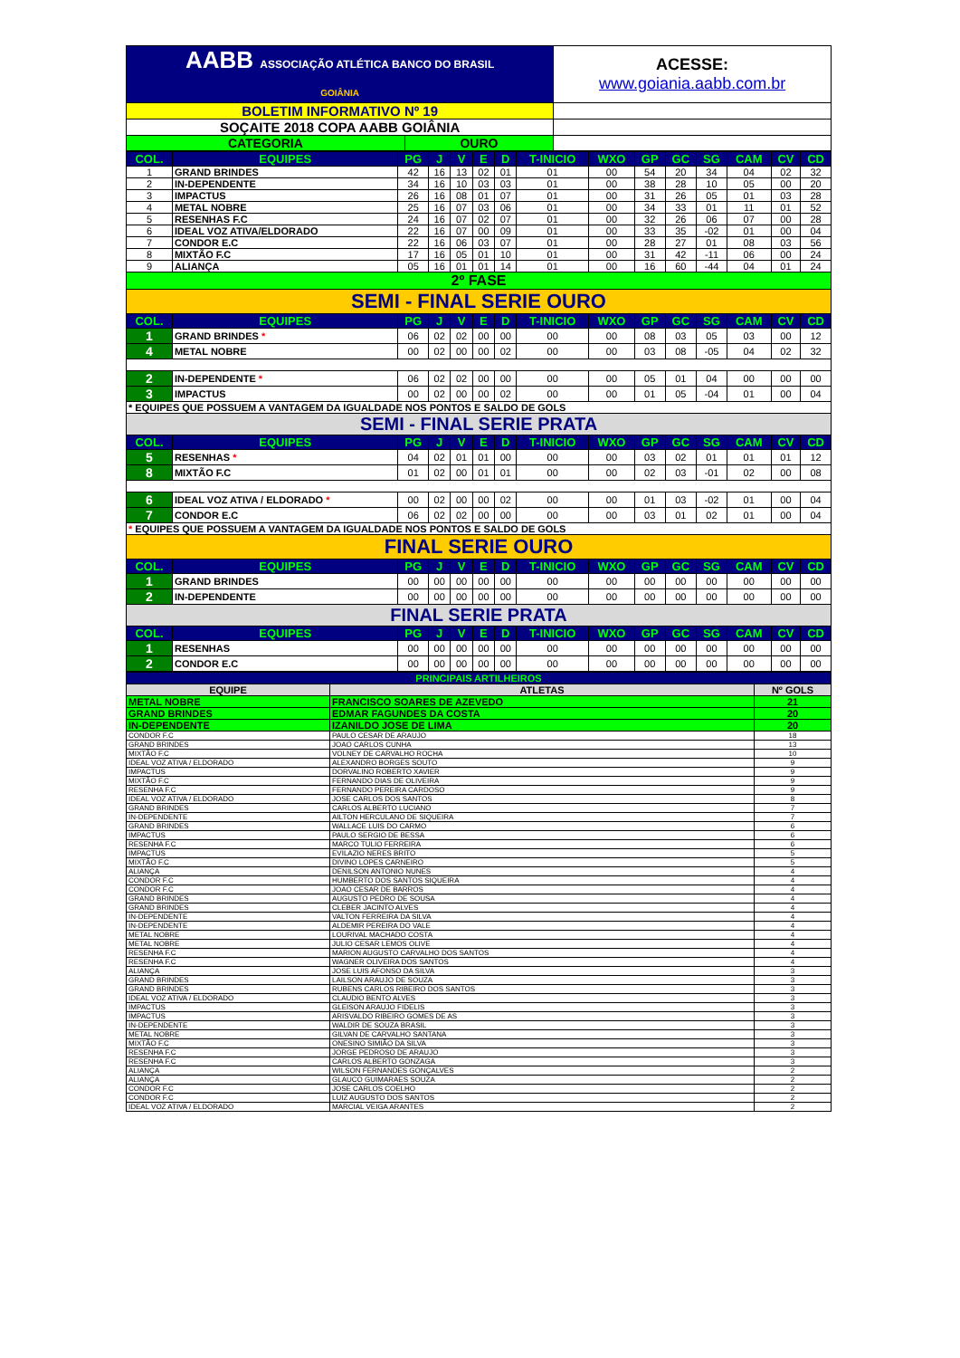| AABB ASSOCIAÇÃO ATLÉTICA BANCO DO BRASIL GOIÂNIA | | ACESSE: www.goiania.aabb.com.br |
| BOLETIM INFORMATIVO Nº 19 | | |
| SOÇAITE 2018 COPA AABB GOIÂNIA | | |
| CATEGORIA | OURO | |
| COL. | EQUIPES | PG | J | V | E | D | T-INICIO | WXO | GP | GC | SG | CAM | CV | CD |
| --- | --- | --- | --- | --- | --- | --- | --- | --- | --- | --- | --- | --- | --- | --- |
| 1 | GRAND BRINDES | 42 | 16 | 13 | 02 | 01 | 01 | 00 | 54 | 20 | 34 | 04 | 02 | 32 |
| 2 | IN-DEPENDENTE | 34 | 16 | 10 | 03 | 03 | 01 | 00 | 38 | 28 | 10 | 05 | 00 | 20 |
| 3 | IMPACTUS | 26 | 16 | 08 | 01 | 07 | 01 | 00 | 31 | 26 | 05 | 01 | 03 | 28 |
| 4 | METAL NOBRE | 25 | 16 | 07 | 03 | 06 | 01 | 00 | 34 | 33 | 01 | 11 | 01 | 52 |
| 5 | RESENHAS F.C | 24 | 16 | 07 | 02 | 07 | 01 | 00 | 32 | 26 | 06 | 07 | 00 | 28 |
| 6 | IDEAL VOZ ATIVA/ELDORADO | 22 | 16 | 07 | 00 | 09 | 01 | 00 | 33 | 35 | -02 | 01 | 00 | 04 |
| 7 | CONDOR E.C | 22 | 16 | 06 | 03 | 07 | 01 | 00 | 28 | 27 | 01 | 08 | 03 | 56 |
| 8 | MIXTÃO F.C | 17 | 16 | 05 | 01 | 10 | 01 | 00 | 31 | 42 | -11 | 06 | 00 | 24 |
| 9 | ALIANÇA | 05 | 16 | 01 | 01 | 14 | 01 | 00 | 16 | 60 | -44 | 04 | 01 | 24 |
| 2º FASE | | | | | | | | | | | | | | |
| SEMI - FINAL SERIE OURO | | | | | | | | | | | | | | |
| COL. | EQUIPES | PG | J | V | E | D | T-INICIO | WXO | GP | GC | SG | CAM | CV | CD |
| 1 | GRAND BRINDES * | 06 | 02 | 02 | 00 | 00 | 00 | 00 | 08 | 03 | 05 | 03 | 00 | 12 |
| 4 | METAL NOBRE | 00 | 02 | 00 | 00 | 02 | 00 | 00 | 03 | 08 | -05 | 04 | 02 | 32 |
| 2 | IN-DEPENDENTE * | 06 | 02 | 02 | 00 | 00 | 00 | 00 | 05 | 01 | 04 | 00 | 00 | 00 |
| 3 | IMPACTUS | 00 | 02 | 00 | 00 | 02 | 00 | 00 | 01 | 05 | -04 | 01 | 00 | 04 |
| * EQUIPES QUE POSSUEM A VANTAGEM DA IGUALDADE NOS PONTOS E SALDO DE GOLS | | | | | | | | | | | | | | |
| SEMI - FINAL SERIE PRATA | | | | | | | | | | | | | | |
| COL. | EQUIPES | PG | J | V | E | D | T-INICIO | WXO | GP | GC | SG | CAM | CV | CD |
| 5 | RESENHAS * | 04 | 02 | 01 | 01 | 00 | 00 | 00 | 03 | 02 | 01 | 01 | 01 | 12 |
| 8 | MIXTÃO F.C | 01 | 02 | 00 | 01 | 01 | 00 | 00 | 02 | 03 | -01 | 02 | 00 | 08 |
| 6 | IDEAL VOZ ATIVA / ELDORADO * | 00 | 02 | 00 | 00 | 02 | 00 | 00 | 01 | 03 | -02 | 01 | 00 | 04 |
| 7 | CONDOR E.C | 06 | 02 | 02 | 00 | 00 | 00 | 00 | 03 | 01 | 02 | 01 | 00 | 04 |
| * EQUIPES QUE POSSUEM A VANTAGEM DA IGUALDADE NOS PONTOS E SALDO DE GOLS | | | | | | | | | | | | | | |
| FINAL SERIE OURO | | | | | | | | | | | | | | |
| COL. | EQUIPES | PG | J | V | E | D | T-INICIO | WXO | GP | GC | SG | CAM | CV | CD |
| 1 | GRAND BRINDES | 00 | 00 | 00 | 00 | 00 | 00 | 00 | 00 | 00 | 00 | 00 | 00 | 00 |
| 2 | IN-DEPENDENTE | 00 | 00 | 00 | 00 | 00 | 00 | 00 | 00 | 00 | 00 | 00 | 00 | 00 |
| FINAL SERIE PRATA | | | | | | | | | | | | | | |
| COL. | EQUIPES | PG | J | V | E | D | T-INICIO | WXO | GP | GC | SG | CAM | CV | CD |
| 1 | RESENHAS | 00 | 00 | 00 | 00 | 00 | 00 | 00 | 00 | 00 | 00 | 00 | 00 | 00 |
| 2 | CONDOR E.C | 00 | 00 | 00 | 00 | 00 | 00 | 00 | 00 | 00 | 00 | 00 | 00 | 00 |
| PRINCIPAIS ARTILHEIROS | | |
| EQUIPE | ATLETAS | Nº GOLS |
| METAL NOBRE | FRANCISCO SOARES DE AZEVEDO | 21 |
| GRAND BRINDES | EDMAR FAGUNDES DA COSTA | 20 |
| IN-DEPENDENTE | IZANILDO JOSE DE LIMA | 20 |
| CONDOR F.C | PAULO CESAR DE ARAUJO | 18 |
| GRAND BRINDES | JOAO CARLOS CUNHA | 13 |
| MIXTÃO F.C | VOLNEY DE CARVALHO ROCHA | 10 |
| IDEAL VOZ ATIVA / ELDORADO | ALEXANDRO BORGES SOUTO | 9 |
| IMPACTUS | DORVALINO ROBERTO XAVIER | 9 |
| MIXTÃO F.C | FERNANDO DIAS DE OLIVEIRA | 9 |
| RESENHA F.C | FERNANDO PEREIRA CARDOSO | 9 |
| IDEAL VOZ ATIVA / ELDORADO | JOSE CARLOS DOS SANTOS | 8 |
| GRAND BRINDES | CARLOS ALBERTO LUCIANO | 7 |
| IN-DEPENDENTE | AILTON HERCULANO DE SIQUEIRA | 7 |
| GRAND BRINDES | WALLACE LUIS DO CARMO | 6 |
| IMPACTUS | PAULO SERGIO DE BESSA | 6 |
| RESENHA F.C | MARCO TULIO FERREIRA | 6 |
| IMPACTUS | EVILAZIO NERES BRITO | 5 |
| MIXTÃO F.C | DIVINO LOPES CARNEIRO | 5 |
| ALIANÇA | DENILSON ANTONIO NUNES | 4 |
| CONDOR F.C | HUMBERTO DOS SANTOS SIQUEIRA | 4 |
| CONDOR F.C | JOAO CESAR DE BARROS | 4 |
| GRAND BRINDES | AUGUSTO PEDRO DE SOUSA | 4 |
| GRAND BRINDES | CLEBER JACINTO ALVES | 4 |
| IN-DEPENDENTE | VALTON FERREIRA DA SILVA | 4 |
| IN-DEPENDENTE | ALDEMIR PEREIRA DO VALE | 4 |
| METAL NOBRE | LOURIVAL MACHADO COSTA | 4 |
| METAL NOBRE | JULIO CESAR LEMOS OLIVE | 4 |
| RESENHA F.C | MARION AUGUSTO CARVALHO DOS SANTOS | 4 |
| RESENHA F.C | WAGNER OLIVEIRA DOS SANTOS | 4 |
| ALIANÇA | JOSE LUIS AFONSO DA SILVA | 3 |
| GRAND BRINDES | LAILSON ARAUJO DE SOUZA | 3 |
| GRAND BRINDES | RUBENS CARLOS RIBEIRO DOS SANTOS | 3 |
| IDEAL VOZ ATIVA / ELDORADO | CLAUDIO BENTO ALVES | 3 |
| IMPACTUS | GLEISON ARAUJO FIDELIS | 3 |
| IMPACTUS | ARISVALDO RIBEIRO GOMES DE AS | 3 |
| IN-DEPENDENTE | WALDIR DE SOUZA BRASIL | 3 |
| METAL NOBRE | GILVAN DE CARVALHO SANTANA | 3 |
| MIXTÃO F.C | ONESINO SIMIÃO DA SILVA | 3 |
| RESENHA F.C | JORGE PEDROSO DE ARAUJO | 3 |
| RESENHA F.C | CARLOS ALBERTO GONZAGA | 3 |
| ALIANÇA | WILSON FERNANDES GONÇALVES | 2 |
| ALIANÇA | GLAUCO GUIMARAES SOUZA | 2 |
| CONDOR F.C | JOSE CARLOS COELHO | 2 |
| CONDOR F.C | LUIZ AUGUSTO DOS SANTOS | 2 |
| IDEAL VOZ ATIVA / ELDORADO | MARCIAL VEIGA ARANTES | 2 |